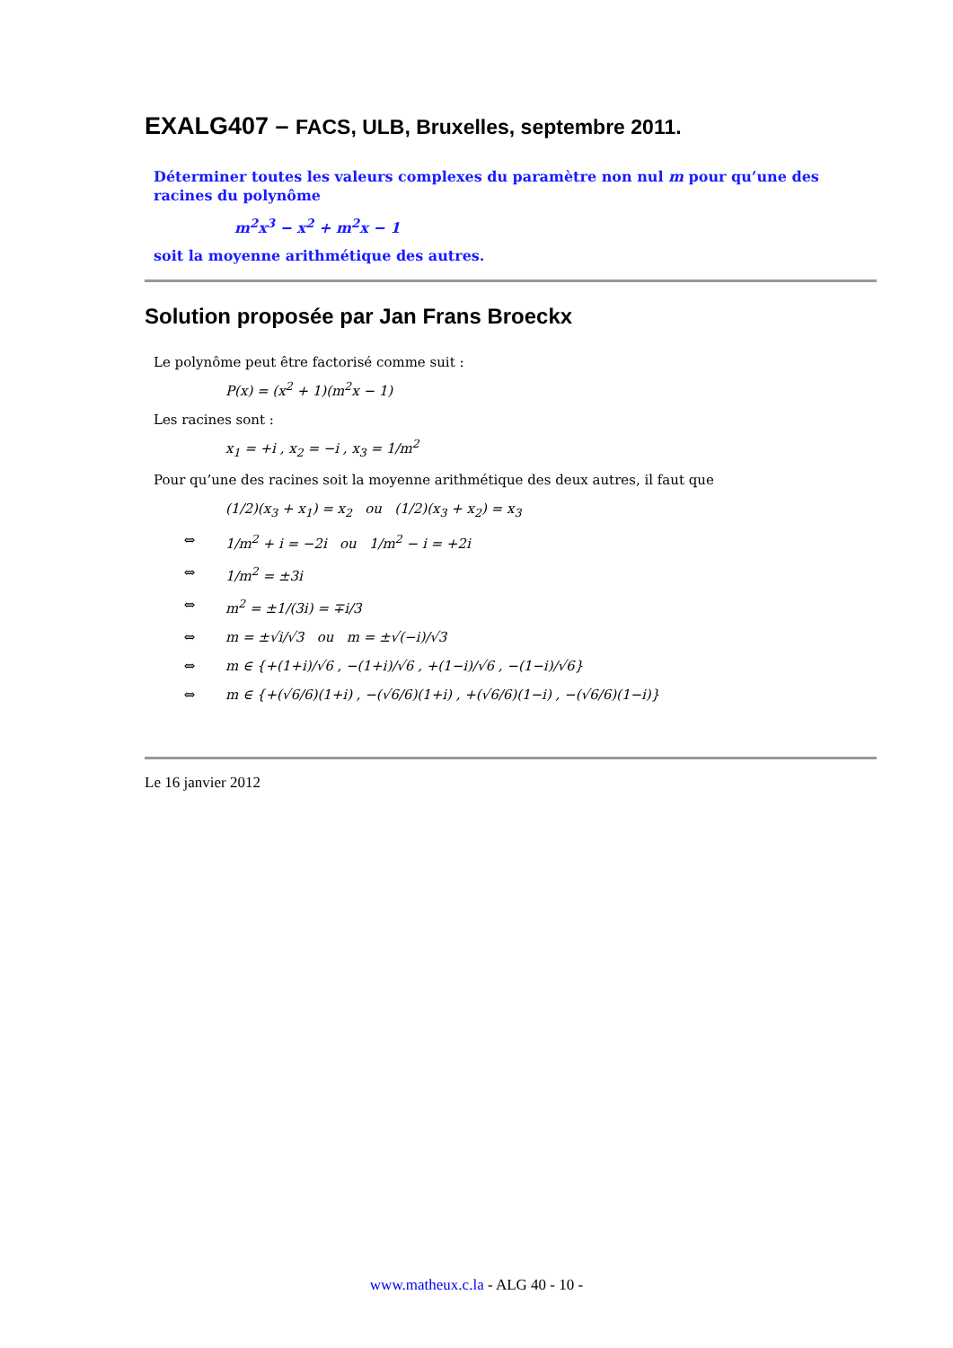EXALG407 – FACS, ULB, Bruxelles, septembre 2011.
Déterminer toutes les valeurs complexes du paramètre non nul m pour qu’une des racines du polynôme
m<sup>2</sup>x<sup>3</sup> − x<sup>2</sup> + m<sup>2</sup>x − 1
soit la moyenne arithmétique des autres.
Solution proposée par Jan Frans Broeckx
Le polynôme peut être factorisé comme suit :
P(x) = (x<sup>2</sup> + 1)(m<sup>2</sup>x − 1)
Les racines sont :
x<sub>1</sub> = +i , x<sub>2</sub> = −i , x<sub>3</sub> = 1/m<sup>2</sup>
Pour qu’une des racines soit la moyenne arithmétique des deux autres, il faut que
(1/2)(x<sub>3</sub> + x<sub>1</sub>) = x<sub>2</sub> ou (1/2)(x<sub>3</sub> + x<sub>2</sub>) = x<sub>3</sub>
⇔ 1/m<sup>2</sup> + i = −2i ou 1/m<sup>2</sup> − i = +2i
⇔ 1/m<sup>2</sup> = ±3i
⇔ m<sup>2</sup> = ±1/(3i) = ∓i/3
⇔ m = ±√i/√3 ou m = ±√(−i)/√3
⇔ m ∈ {+(1+i)/√6 , −(1+i)/√6 , +(1−i)/√6 , −(1−i)/√6}
⇔ m ∈ {+(√6/6)(1+i) , −(√6/6)(1+i) , +(√6/6)(1−i) , −(√6/6)(1−i)}
Le 16 janvier 2012
www.matheux.c.la - ALG 40 - 10 -